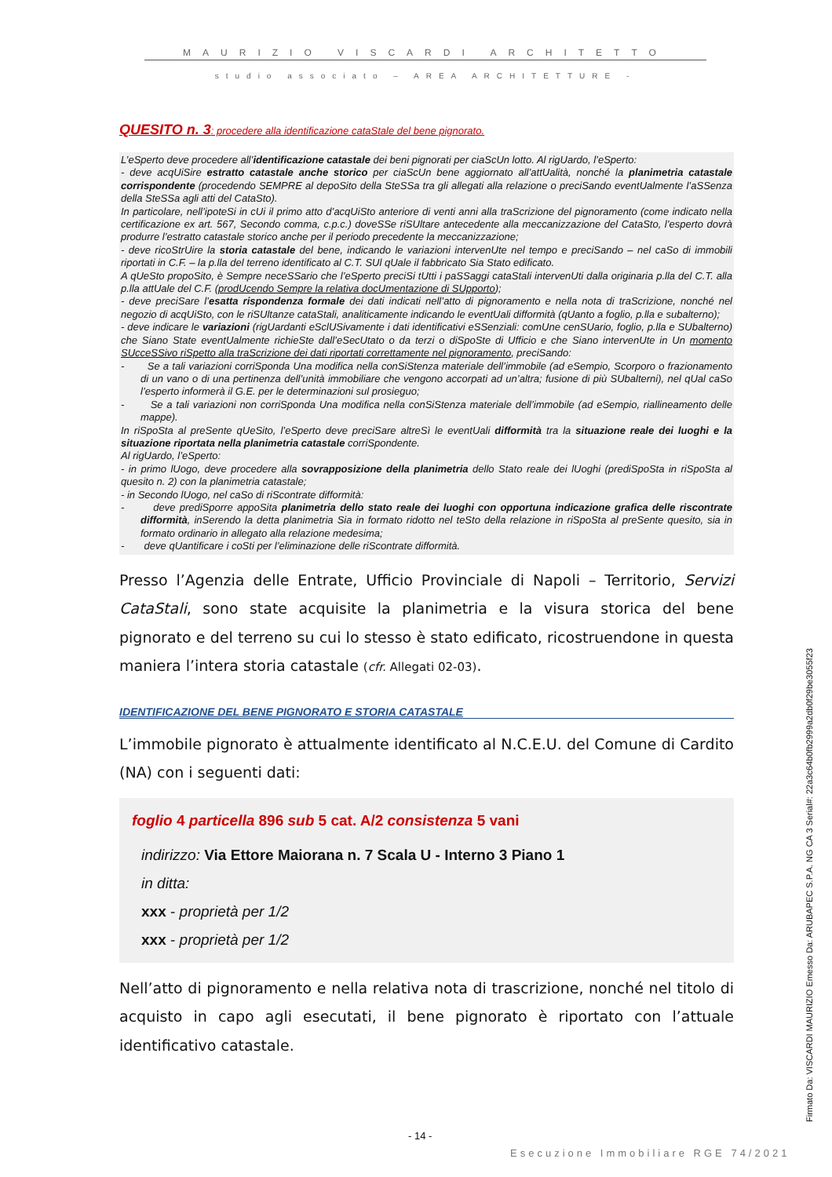MAURIZIO VISCARDI ARCHITETTO
studio associato – AREA ARCHITETTURE -
QUESITO n. 3: procedere alla identificazione cataStale del bene pignorato.
L’eSperto deve procedere all’identificazione catastale dei beni pignorati per ciaScUn lotto. Al rigUardo, l’eSperto:
- deve acqUiSire estratto catastale anche storico per ciaScUn bene aggiornato all’attUalità, nonché la planimetria catastale corrispondente (procedendo SEMPRE al depoSito della SteSSa tra gli allegati alla relazione o preciSando eventUalmente l’aSSenza della SteSSa agli atti del CataSto).
In particolare, nell’ipoteSi in cUi il primo atto d’acqUiSto anteriore di venti anni alla traScrizione del pignoramento (come indicato nella certificazione ex art. 567, Secondo comma, c.p.c.) doveSSe riSUltare antecedente alla meccanizzazione del CataSto, l’esperto dovrà produrre l’estratto catastale storico anche per il periodo precedente la meccanizzazione;
- deve ricoStrUire la storia catastale del bene, indicando le variazioni intervenUte nel tempo e preciSando – nel caSo di immobili riportati in C.F. – la p.lla del terreno identificato al C.T. SUl qUale il fabbricato Sia Stato edificato.
A qUeSto propoSito, è Sempre neceSSario che l’eSperto preciSi tUtti i paSSaggi cataStali intervenUti dalla originaria p.lla del C.T. alla p.lla attUale del C.F. (prodUcendo Sempre la relativa docUmentazione di SUpporto);
- deve preciSare l’esatta rispondenza formale dei dati indicati nell’atto di pignoramento e nella nota di traScrizione, nonché nel negozio di acqUiSto, con le riSUltanze cataStali, analiticamente indicando le eventUali difformità (qUanto a foglio, p.lla e subalterno);
- deve indicare le variazioni (rigUardanti eSclUSivamente i dati identificativi eSSenziali: comUne cenSUario, foglio, p.lla e SUbalterno) che Siano State eventUalmente richieSte dall’eSecUtato o da terzi o diSpoSte di Ufficio e che Siano intervenUte in Un momento SUcceSSivo riSpetto alla traScrizione dei dati riportati correttamente nel pignoramento, preciSando:
- Se a tali variazioni corriSponda Una modifica nella conSiStenza materiale dell’immobile (ad eSempio, Scorporo o frazionamento di un vano o di una pertinenza dell’unità immobiliare che vengono accorpati ad un’altra; fusione di più SUbalterni), nel qUal caSo l’esperto informerà il G.E. per le determinazioni sul prosieguo;
- Se a tali variazioni non corriSponda Una modifica nella conSiStenza materiale dell’immobile (ad eSempio, riallineamento delle mappe).
In riSpoSta al preSente qUeSito, l’eSperto deve preciSare altreSì le eventUali difformità tra la situazione reale dei luoghi e la situazione riportata nella planimetria catastale corriSpondente.
Al rigUardo, l’eSperto:
- in primo lUogo, deve procedere alla sovrapposizione della planimetria dello Stato reale dei lUoghi (prediSpoSta in riSpoSta al quesito n. 2) con la planimetria catastale;
- in Secondo lUogo, nel caSo di riScontrate difformità:
- deve prediSporre appoSita planimetria dello stato reale dei luoghi con opportuna indicazione grafica delle riscontrate difformità, inSerendo la detta planimetria Sia in formato ridotto nel teSto della relazione in riSpoSta al preSente quesito, sia in formato ordinario in allegato alla relazione medesima;
- deve qUantificare i coSti per l’eliminazione delle riScontrate difformità.
Presso l’Agenzia delle Entrate, Ufficio Provinciale di Napoli – Territorio, Servizi CataStali, sono state acquisite la planimetria e la visura storica del bene pignorato e del terreno su cui lo stesso è stato edificato, ricostruendone in questa maniera l’intera storia catastale (cfr. Allegati 02-03).
IDENTIFICAZIONE DEL BENE PIGNORATO E STORIA CATASTALE
L’immobile pignorato è attualmente identificato al N.C.E.U. del Comune di Cardito (NA) con i seguenti dati:
foglio 4 particella 896 sub 5 cat. A/2 consistenza 5 vani
indirizzo: Via Ettore Maiorana n. 7 Scala U - Interno 3 Piano 1
in ditta:
xxx - proprietà per 1/2
xxx - proprietà per 1/2
Nell’atto di pignoramento e nella relativa nota di trascrizione, nonché nel titolo di acquisto in capo agli esecutati, il bene pignorato è riportato con l’attuale identificativo catastale.
- 14 -
Esecuzione Immobiliare RGE 74/2021
Firmato Da: VISCARDI MAURIZIO Emesso Da: ARUBAPEC S.P.A. NG CA 3 Serial#: 22a3c64b0fb2999a2db0f29be3055f23